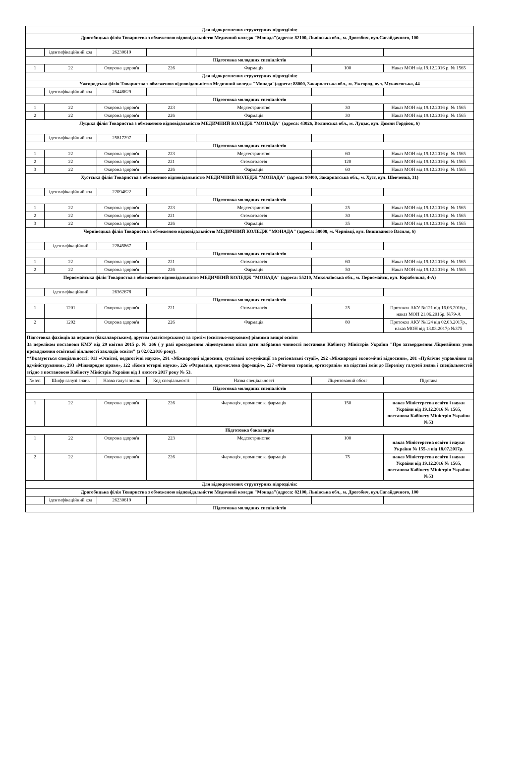| Для відокремлених структурних підрозділів: | | | | | | |
| Дрогобицька філія Товариства з обмеженою відповідальністю Медичний коледж "Монада"(адреса: 82100, Львівська обл., м. Дрогобич, вул.Сагайдачного, 100 | | | | | | |
| | ідентифікаційний код | 26230619 | | | | |
| Підготовка молодших спеціалістів | | | | | | |
| 1 | 22 | Охорона здоров'я | 226 | Фармація | 100 | Наказ МОН від 19.12.2016 р. № 1565 |
| Для відокремлених структурних підрозділів: | | | | | | |
| Ужгородська філія Товариства з обмеженою відповідальністю Медичний коледж "Монада"(адреса: 88000, Закарпатська обл., м. Ужгород, вул. Мукачевська, 44 | | | | | | |
| | ідентифікаційний код | 25448629 | | | | |
| Підготовка молодших спеціалістів | | | | | | |
| 1 | 22 | Охорона здоров'я | 223 | Медсестринство | 30 | Наказ МОН від 19.12.2016 р. № 1565 |
| 2 | 22 | Охорона здоров'я | 226 | Фармація | 30 | Наказ МОН від 19.12.2016 р. № 1565 |
| Луцька філія Товариства з обмеженою відповідальністю МЕДИЧНИЙ КОЛЕДЖ "МОНАДА" (адреса: 43026, Волинська обл., м. Луцьк, вул. Домни Гордіюк, 6) | | | | | | |
| | ідентифікаційний код | 25817297 | | | | |
| Підготовка молодших спеціалістів | | | | | | |
| 1 | 22 | Охорона здоров'я | 223 | Медсестринство | 60 | Наказ МОН від 19.12.2016 р. № 1565 |
| 2 | 22 | Охорона здоров'я | 221 | Стоматологія | 120 | Наказ МОН від 19.12.2016 р. № 1565 |
| 3 | 22 | Охорона здоров'я | 226 | Фармація | 60 | Наказ МОН від 19.12.2016 р. № 1565 |
| Хустська філія Товариства з обмеженою відповідальністю МЕДИЧНИЙ КОЛЕДЖ "МОНАДА" (адреса: 90400, Закарпатська обл., м. Хуст, вул. Шевченка, 31) | | | | | | |
| | ідентифікаційний код | 22094622 | | | | |
| Підготовка молодших спеціалістів | | | | | | |
| 1 | 22 | Охорона здоров'я | 223 | Медсестринство | 25 | Наказ МОН від 19.12.2016 р. № 1565 |
| 2 | 22 | Охорона здоров'я | 221 | Стоматологія | 30 | Наказ МОН від 19.12.2016 р. № 1565 |
| 3 | 22 | Охорона здоров'я | 226 | Фармація | 35 | Наказ МОН від 19.12.2016 р. № 1565 |
| Чернівецька філія Товариства з обмеженою відповідальністю МЕДИЧНИЙ КОЛЕДЖ "МОНАДА" (адреса: 58008, м. Чернівці, вул. Вишиваного Василя, 6) | | | | | | |
| | ідентифікаційний | 22845867 | | | | |
| Підготовка молодших спеціалістів | | | | | | |
| 1 | 22 | Охорона здоров'я | 221 | Стоматологія | 60 | Наказ МОН від 19.12.2016 р. № 1565 |
| 2 | 22 | Охорона здоров'я | 226 | Фармація | 50 | Наказ МОН від 19.12.2016 р. № 1565 |
| Первомайська філія Товариства з обмеженою відповідальністю МЕДИЧНИЙ КОЛЕДЖ "МОНАДА" (адреса: 55210, Миколаївська обл., м. Первомайск, вул. Корабельна, 4-А) | | | | | | |
| | ідентифікаційний | 26362678 | | | | |
| Підготовка молодших спеціалістів | | | | | | |
| 1 | 1201 | Охорона здоров'я | 221 | Стоматологія | 25 | Протокол АКУ №121 від 16.06.2016р., наказ МОН 21.06.2016р. №79-А |
| 2 | 1202 | Охорона здоров'я | 226 | Фармація | 80 | Протокол АКУ №124 від 02.03.2017р., наказ МОН від 13.03.2017р №375 |
| Підготовка фахівців за першим (бакалаврським), другим (магістерським) та третім (освітньо-науковим) рівнями вищої освіти За переліком постанови КМУ від 29 квітня 2015 р. № 266 ( у разі проходження ліцензування після дати набрання чинності постанови Кабінету Міністрів України "Про затвердження Ліцензійних умов провадження освітньої діяльності закладів освіти" (з 02.02.2016 року). **Вказуються спеціальності: 011 «Освітні, педагогічні науки», 291 «Міжнародні відносини, суспільні комунікації та регіональні студії», 292 «Міжнародні економічні відносини», 281 «Публічне управління та адміністрування», 293 «Міжнародне право», 122 «Комп’ютерні науки», 226 «Фармація, промислова фармація», 227 «Фізична терапія, ерготерапія» на підставі змін до Переліку галузей знань і спеціальностей згідно з постановою Кабінету Міністрів України від 1 лютого 2017 року № 53. | | | | | | |
| № з/п | Шифр галузі знань | Назва галузі знань | Код спеціальності | Назва спеціальності | Ліцензований обсяг | Підстава |
| Підготовка молодших спеціалістів | | | | | | |
| 1 | 22 | Охорона здоров'я | 226 | Фармація, промислова фармація | 150 | наказ Міністерства освіти і науки України від 19.12.2016 № 1565, постанова Кабінету Міністрів України №53 |
| Підготовка бакалаврів | | | | | | |
| 1 | 22 | Охорона здоров'я | 223 | Медсестринство | 100 | наказ Міністерства освіти і науки України № 155-л від 18.07.2017р. |
| 2 | 22 | Охорона здоров'я | 226 | Фармація, промислова фармація | 75 | наказ Міністерства освіти і науки України від 19.12.2016 № 1565, постанова Кабінету Міністрів України №53 |
| Для відокремлених структурних підрозділів: | | | | | | |
| Дрогобицька філія Товариства з обмеженою відповідальністю Медичний коледж "Монада"(адреса: 82100, Львівська обл., м. Дрогобич, вул.Сагайдачного, 100 | | | | | | |
| | ідентифікаційний код | 26230619 | | | | |
| Підготовка молодших спеціалістів | | | | | | |